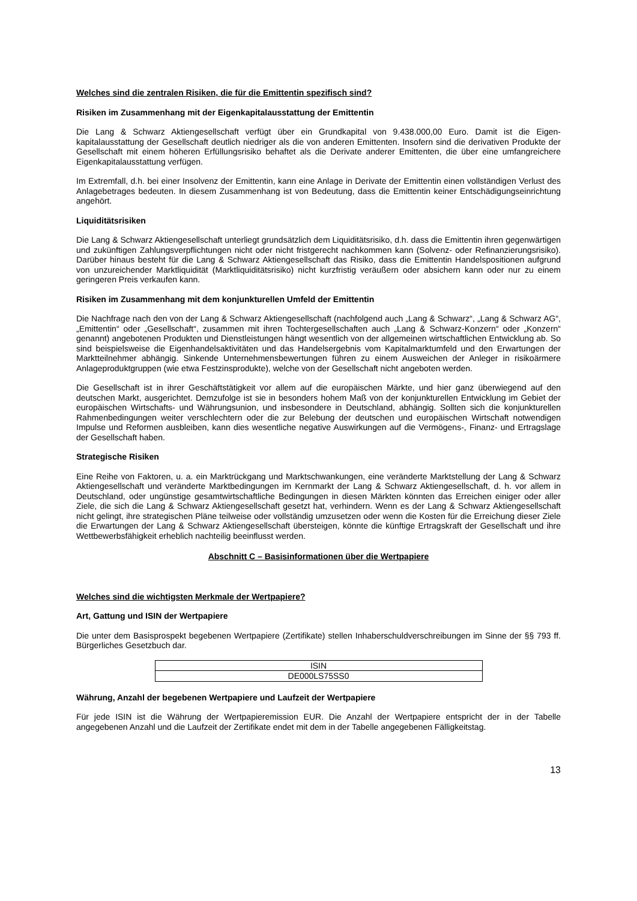Welches sind die zentralen Risiken, die für die Emittentin spezifisch sind?
Risiken im Zusammenhang mit der Eigenkapitalausstattung der Emittentin
Die Lang & Schwarz Aktiengesellschaft verfügt über ein Grundkapital von 9.438.000,00 Euro. Damit ist die Eigen-kapitalausstattung der Gesellschaft deutlich niedriger als die von anderen Emittenten. Insofern sind die derivativen Produkte der Gesellschaft mit einem höheren Erfüllungsrisiko behaftet als die Derivate anderer Emittenten, die über eine umfangreichere Eigenkapitalausstattung verfügen.
Im Extremfall, d.h. bei einer Insolvenz der Emittentin, kann eine Anlage in Derivate der Emittentin einen vollständigen Verlust des Anlagebetrages bedeuten. In diesem Zusammenhang ist von Bedeutung, dass die Emittentin keiner Entschädigungseinrichtung angehört.
Liquiditätsrisiken
Die Lang & Schwarz Aktiengesellschaft unterliegt grundsätzlich dem Liquiditätsrisiko, d.h. dass die Emittentin ihren gegenwärtigen und zukünftigen Zahlungsverpflichtungen nicht oder nicht fristgerecht nachkommen kann (Solvenz- oder Refinanzierungsrisiko). Darüber hinaus besteht für die Lang & Schwarz Aktiengesellschaft das Risiko, dass die Emittentin Handelspositionen aufgrund von unzureichender Marktliquidität (Marktliquiditätsrisiko) nicht kurzfristig veräußern oder absichern kann oder nur zu einem geringeren Preis verkaufen kann.
Risiken im Zusammenhang mit dem konjunkturellen Umfeld der Emittentin
Die Nachfrage nach den von der Lang & Schwarz Aktiengesellschaft (nachfolgend auch „Lang & Schwarz“, „Lang & Schwarz AG“, „Emittentin“ oder „Gesellschaft“, zusammen mit ihren Tochtergesellschaften auch „Lang & Schwarz-Konzern“ oder „Konzern“ genannt) angebotenen Produkten und Dienstleistungen hängt wesentlich von der allgemeinen wirtschaftlichen Entwicklung ab. So sind beispielsweise die Eigenhandelsaktivitäten und das Handelsergebnis vom Kapitalmarktumfeld und den Erwartungen der Marktteilnehmer abhängig. Sinkende Unternehmensbewertungen führen zu einem Ausweichen der Anleger in risikoärmere Anlageproduktgruppen (wie etwa Festzinsprodukte), welche von der Gesellschaft nicht angeboten werden.
Die Gesellschaft ist in ihrer Geschäftstätigkeit vor allem auf die europäischen Märkte, und hier ganz überwiegend auf den deutschen Markt, ausgerichtet. Demzufolge ist sie in besonders hohem Maß von der konjunkturellen Entwicklung im Gebiet der europäischen Wirtschafts- und Währungsunion, und insbesondere in Deutschland, abhängig. Sollten sich die konjunkturellen Rahmenbedingungen weiter verschlechtern oder die zur Belebung der deutschen und europäischen Wirtschaft notwendigen Impulse und Reformen ausbleiben, kann dies wesentliche negative Auswirkungen auf die Vermögens-, Finanz- und Ertragslage der Gesellschaft haben.
Strategische Risiken
Eine Reihe von Faktoren, u. a. ein Marktrückgang und Marktschwankungen, eine veränderte Marktstellung der Lang & Schwarz Aktiengesellschaft und veränderte Marktbedingungen im Kernmarkt der Lang & Schwarz Aktiengesellschaft, d. h. vor allem in Deutschland, oder ungünstige gesamtwirtschaftliche Bedingungen in diesen Märkten könnten das Erreichen einiger oder aller Ziele, die sich die Lang & Schwarz Aktiengesellschaft gesetzt hat, verhindern. Wenn es der Lang & Schwarz Aktiengesellschaft nicht gelingt, ihre strategischen Pläne teilweise oder vollständig umzusetzen oder wenn die Kosten für die Erreichung dieser Ziele die Erwartungen der Lang & Schwarz Aktiengesellschaft übersteigen, könnte die künftige Ertragskraft der Gesellschaft und ihre Wettbewerbsfähigkeit erheblich nachteilig beeinflusst werden.
Abschnitt C – Basisinformationen über die Wertpapiere
Welches sind die wichtigsten Merkmale der Wertpapiere?
Art, Gattung und ISIN der Wertpapiere
Die unter dem Basisprospekt begebenen Wertpapiere (Zertifikate) stellen Inhaberschuldverschreibungen im Sinne der §§ 793 ff. Bürgerliches Gesetzbuch dar.
| ISIN |
| --- |
| DE000LS75SS0 |
Währung, Anzahl der begebenen Wertpapiere und Laufzeit der Wertpapiere
Für jede ISIN ist die Währung der Wertpapieremission EUR. Die Anzahl der Wertpapiere entspricht der in der Tabelle angegebenen Anzahl und die Laufzeit der Zertifikate endet mit dem in der Tabelle angegebenen Fälligkeitstag.
13